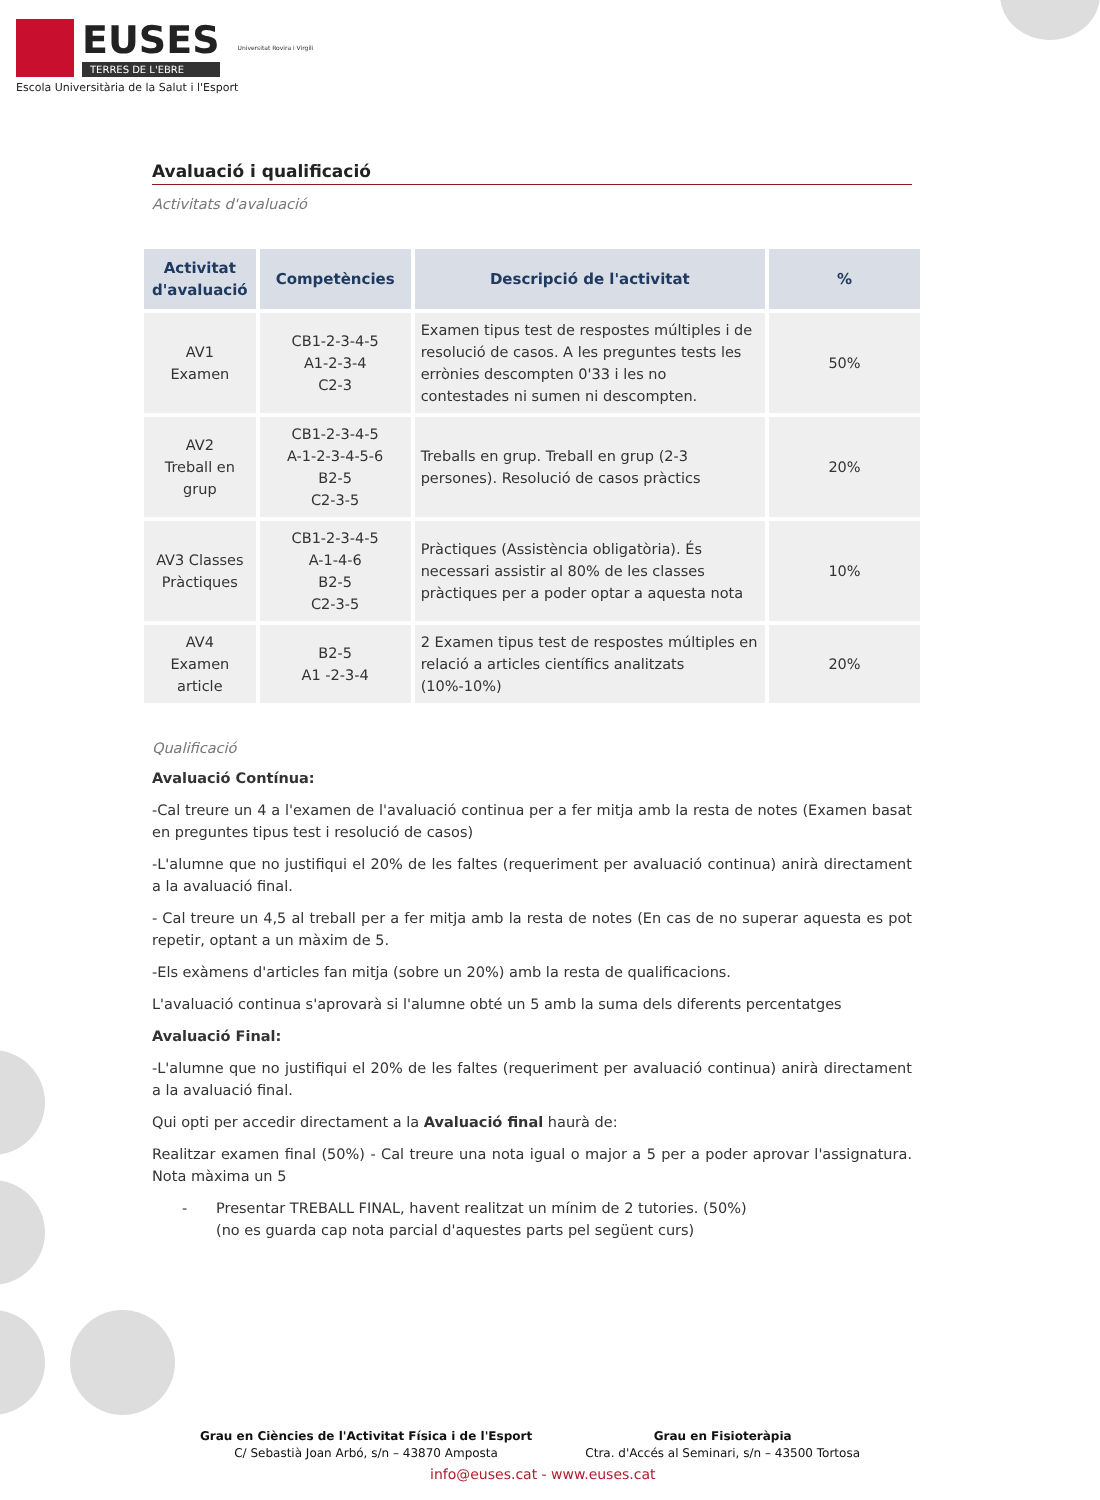EUSES
TERRES DE L'EBRE
Universitat Rovira i Virgili
Escola Universitària de la Salut i l'Esport
Avaluació i qualificació
Activitats d'avaluació
| Activitat d'avaluació | Competències | Descripció de l'activitat | % |
| --- | --- | --- | --- |
| AV1 Examen | CB1-2-3-4-5 A1-2-3-4 C2-3 | Examen tipus test de respostes múltiples i de resolució de casos. A les preguntes tests les errònies descompten 0'33 i les no contestades ni sumen ni descompten. | 50% |
| AV2 Treball en grup | CB1-2-3-4-5 A-1-2-3-4-5-6 B2-5 C2-3-5 | Treballs en grup. Treball en grup (2-3 persones). Resolució de casos pràctics | 20% |
| AV3 Classes Pràctiques | CB1-2-3-4-5 A-1-4-6 B2-5 C2-3-5 | Pràctiques (Assistència obligatòria). És necessari assistir al 80% de les classes pràctiques per a poder optar a aquesta nota | 10% |
| AV4 Examen article | B2-5 A1 -2-3-4 | 2 Examen tipus test de respostes múltiples en relació a articles científics analitzats (10%-10%) | 20% |
Qualificació
Avaluació Contínua:
-Cal treure un 4 a l'examen de l'avaluació continua per a fer mitja amb la resta de notes (Examen basat en preguntes tipus test i resolució de casos)
-L'alumne que no justifiqui el 20% de les faltes (requeriment per avaluació continua) anirà directament a la avaluació final.
- Cal treure un 4,5 al treball per a fer mitja amb la resta de notes (En cas de no superar aquesta es pot repetir, optant a un màxim de 5.
-Els exàmens d'articles fan mitja (sobre un 20%) amb la resta de qualificacions.
L'avaluació continua s'aprovarà si l'alumne obté un 5 amb la suma dels diferents percentatges
Avaluació Final:
-L'alumne que no justifiqui el 20% de les faltes (requeriment per avaluació continua) anirà directament a la avaluació final.
Qui opti per accedir directament a la Avaluació final haurà de:
Realitzar examen final (50%) - Cal treure una nota igual o major a 5 per a poder aprovar l'assignatura. Nota màxima un 5
- Presentar TREBALL FINAL, havent realitzat un mínim de 2 tutories. (50%)
(no es guarda cap nota parcial d'aquestes parts pel següent curs)
Grau en Ciències de l'Activitat Física i de l'Esport
C/ Sebastià Joan Arbó, s/n – 43870 Amposta
Grau en Fisioteràpia
Ctra. d'Accés al Seminari, s/n – 43500 Tortosa
info@euses.cat - www.euses.cat